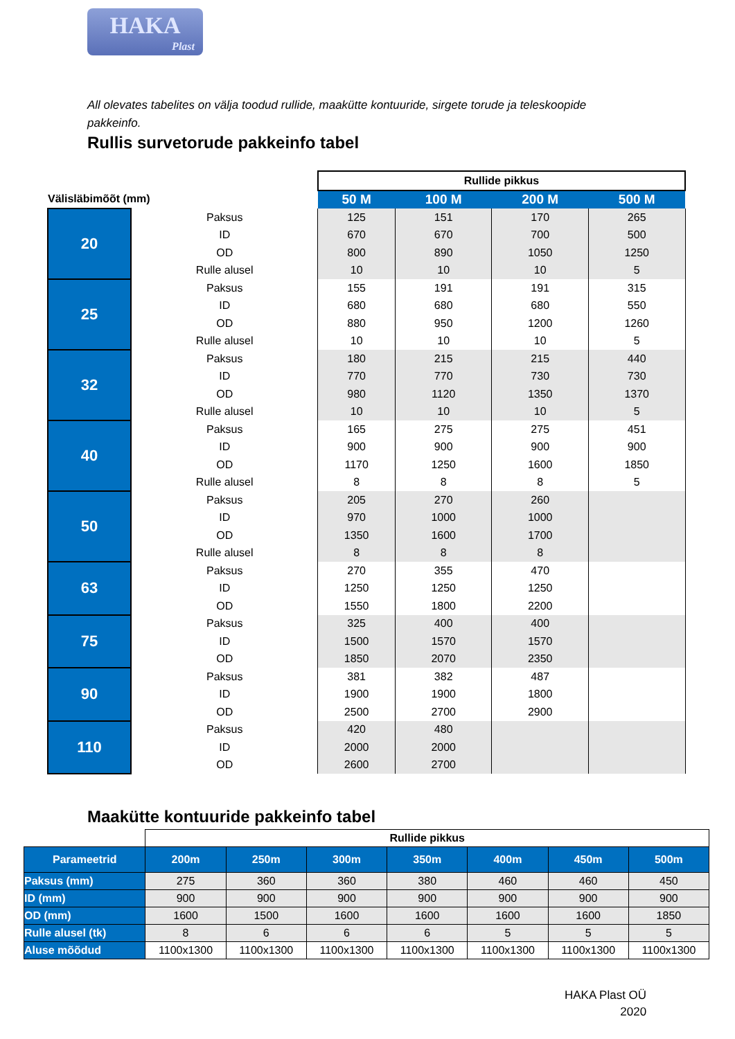HAKA
Plast
All olevates tabelites on välja toodud rullide, maakütte kontuuride, sirgete torude ja teleskoopide pakkeinfo.
Rullis survetorude pakkeinfo tabel
| | | Rullide pikkus | | | |
| Välisläbimõõt (mm) | | 50 M | 100 M | 200 M | 500 M |
| 20 | Paksus | 125 | 151 | 170 | 265 |
| | ID | 670 | 670 | 700 | 500 |
| | OD | 800 | 890 | 1050 | 1250 |
| | Rulle alusel | 10 | 10 | 10 | 5 |
| 25 | Paksus | 155 | 191 | 191 | 315 |
| | ID | 680 | 680 | 680 | 550 |
| | OD | 880 | 950 | 1200 | 1260 |
| | Rulle alusel | 10 | 10 | 10 | 5 |
| 32 | Paksus | 180 | 215 | 215 | 440 |
| | ID | 770 | 770 | 730 | 730 |
| | OD | 980 | 1120 | 1350 | 1370 |
| | Rulle alusel | 10 | 10 | 10 | 5 |
| 40 | Paksus | 165 | 275 | 275 | 451 |
| | ID | 900 | 900 | 900 | 900 |
| | OD | 1170 | 1250 | 1600 | 1850 |
| | Rulle alusel | 8 | 8 | 8 | 5 |
| 50 | Paksus | 205 | 270 | 260 | |
| | ID | 970 | 1000 | 1000 | |
| | OD | 1350 | 1600 | 1700 | |
| | Rulle alusel | 8 | 8 | 8 | |
| 63 | Paksus | 270 | 355 | 470 | |
| | ID | 1250 | 1250 | 1250 | |
| | OD | 1550 | 1800 | 2200 | |
| 75 | Paksus | 325 | 400 | 400 | |
| | ID | 1500 | 1570 | 1570 | |
| | OD | 1850 | 2070 | 2350 | |
| 90 | Paksus | 381 | 382 | 487 | |
| | ID | 1900 | 1900 | 1800 | |
| | OD | 2500 | 2700 | 2900 | |
| 110 | Paksus | 420 | 480 | | |
| | ID | 2000 | 2000 | | |
| | OD | 2600 | 2700 | | |
Maakütte kontuuride pakkeinfo tabel
| | Rullide pikkus | | | | | | |
| Parameetrid | 200m | 250m | 300m | 350m | 400m | 450m | 500m |
| Paksus (mm) | 275 | 360 | 360 | 380 | 460 | 460 | 450 |
| ID (mm) | 900 | 900 | 900 | 900 | 900 | 900 | 900 |
| OD (mm) | 1600 | 1500 | 1600 | 1600 | 1600 | 1600 | 1850 |
| Rulle alusel (tk) | 8 | 6 | 6 | 6 | 5 | 5 | 5 |
| Aluse mõõdud | 1100x1300 | 1100x1300 | 1100x1300 | 1100x1300 | 1100x1300 | 1100x1300 | 1100x1300 |
HAKA Plast OÜ
2020